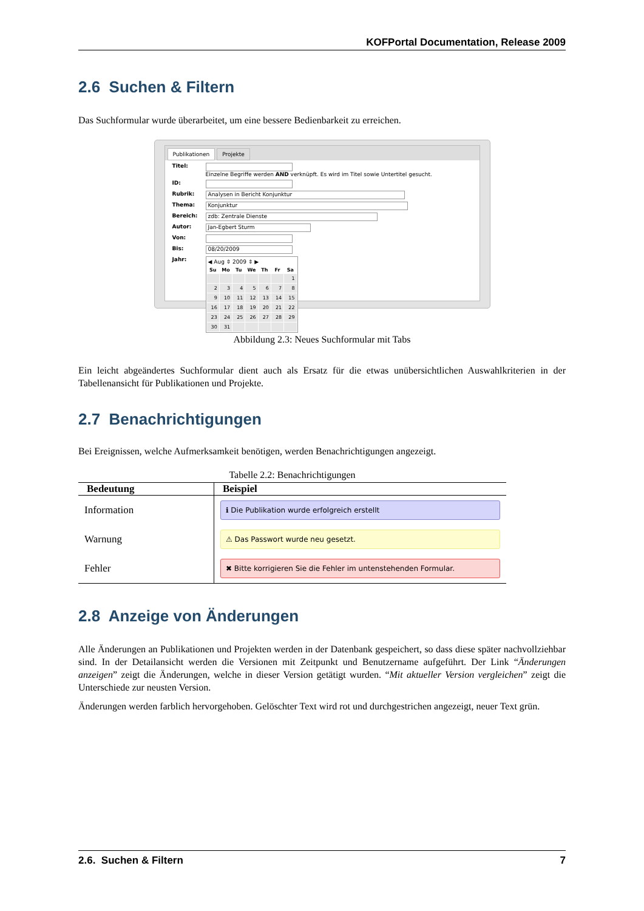KOFPortal Documentation, Release 2009
2.6 Suchen & Filtern
Das Suchformular wurde überarbeitet, um eine bessere Bedienbarkeit zu erreichen.
Publikationen Projekte
Titel: Einzelne Begriffe werden AND verknüpft. Es wird im Titel sowie Untertitel gesucht.
ID:
Rubrik:
Analysen in Bericht Konjunktur
Thema:
Konjunktur
Bereich:
zdb: Zentrale Dienste
Autor:
Jan-Egbert Sturm
Von:
Bis:
08/20/2009
Jahr:
◀ Aug ⇕ 2009 ⇕ ▶
| Su | Mo | Tu | We | Th | Fr | Sa |
| --- | --- | --- | --- | --- | --- | --- |
| | | | | | | 1 |
| 2 | 3 | 4 | 5 | 6 | 7 | 8 |
| 9 | 10 | 11 | 12 | 13 | 14 | 15 |
| 16 | 17 | 18 | 19 | 20 | 21 | 22 |
| 23 | 24 | 25 | 26 | 27 | 28 | 29 |
| 30 | 31 | | | | | |
Abbildung 2.3: Neues Suchformular mit Tabs
Ein leicht abgeändertes Suchformular dient auch als Ersatz für die etwas unübersichtlichen Auswahlkriterien in der Tabellenansicht für Publikationen und Projekte.
2.7 Benachrichtigungen
Bei Ereignissen, welche Aufmerksamkeit benötigen, werden Benachrichtigungen angezeigt.
Tabelle 2.2: Benachrichtigungen
| Bedeutung | Beispiel |
| --- | --- |
| Information | ℹ Die Publikation wurde erfolgreich erstellt |
| Warnung | ⚠ Das Passwort wurde neu gesetzt. |
| Fehler | ✖ Bitte korrigieren Sie die Fehler im untenstehenden Formular. |
2.8 Anzeige von Änderungen
Alle Änderungen an Publikationen und Projekten werden in der Datenbank gespeichert, so dass diese später nachvollziehbar sind. In der Detailansicht werden die Versionen mit Zeitpunkt und Benutzername aufgeführt. Der Link “Änderungen anzeigen” zeigt die Änderungen, welche in dieser Version getätigt wurden. “Mit aktueller Version vergleichen” zeigt die Unterschiede zur neusten Version.
Änderungen werden farblich hervorgehoben. Gelöschter Text wird rot und durchgestrichen angezeigt, neuer Text grün.
2.6. Suchen & Filtern 7